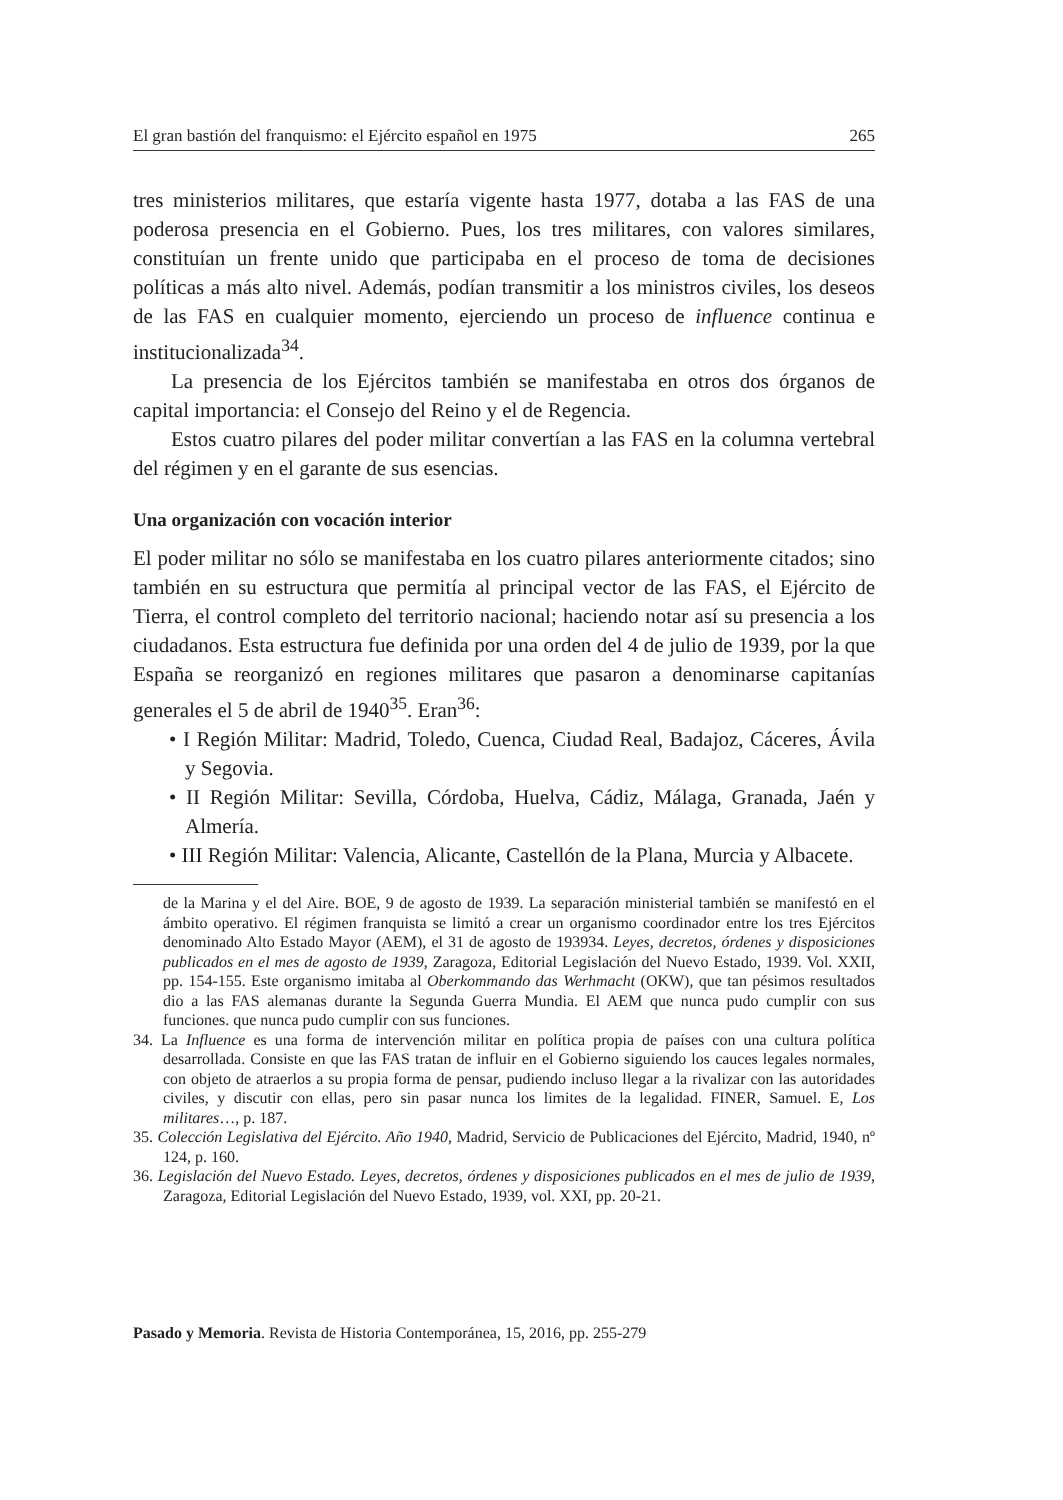El gran bastión del franquismo: el Ejército español en 1975 265
tres ministerios militares, que estaría vigente hasta 1977, dotaba a las FAS de una poderosa presencia en el Gobierno. Pues, los tres militares, con valores similares, constituían un frente unido que participaba en el proceso de toma de decisiones políticas a más alto nivel. Además, podían transmitir a los ministros civiles, los deseos de las FAS en cualquier momento, ejerciendo un proceso de influence continua e institucionalizada<sup>34</sup>.
La presencia de los Ejércitos también se manifestaba en otros dos órganos de capital importancia: el Consejo del Reino y el de Regencia.
Estos cuatro pilares del poder militar convertían a las FAS en la columna vertebral del régimen y en el garante de sus esencias.
Una organización con vocación interior
El poder militar no sólo se manifestaba en los cuatro pilares anteriormente citados; sino también en su estructura que permitía al principal vector de las FAS, el Ejército de Tierra, el control completo del territorio nacional; haciendo notar así su presencia a los ciudadanos. Esta estructura fue definida por una orden del 4 de julio de 1939, por la que España se reorganizó en regiones militares que pasaron a denominarse capitanías generales el 5 de abril de 1940<sup>35</sup>. Eran<sup>36</sup>:
• I Región Militar: Madrid, Toledo, Cuenca, Ciudad Real, Badajoz, Cáceres, Ávila y Segovia.
• II Región Militar: Sevilla, Córdoba, Huelva, Cádiz, Málaga, Granada, Jaén y Almería.
• III Región Militar: Valencia, Alicante, Castellón de la Plana, Murcia y Albacete.
de la Marina y el del Aire. BOE, 9 de agosto de 1939. La separación ministerial también se manifestó en el ámbito operativo. El régimen franquista se limitó a crear un organismo coordinador entre los tres Ejércitos denominado Alto Estado Mayor (AEM), el 31 de agosto de 193934. Leyes, decretos, órdenes y disposiciones publicados en el mes de agosto de 1939, Zaragoza, Editorial Legislación del Nuevo Estado, 1939. Vol. XXII, pp. 154-155. Este organismo imitaba al Oberkommando das Werhmacht (OKW), que tan pésimos resultados dio a las FAS alemanas durante la Segunda Guerra Mundia. El AEM que nunca pudo cumplir con sus funciones. que nunca pudo cumplir con sus funciones.
34. La Influence es una forma de intervención militar en política propia de países con una cultura política desarrollada. Consiste en que las FAS tratan de influir en el Gobierno siguiendo los cauces legales normales, con objeto de atraerlos a su propia forma de pensar, pudiendo incluso llegar a la rivalizar con las autoridades civiles, y discutir con ellas, pero sin pasar nunca los limites de la legalidad. FINER, Samuel. E, Los militares…, p. 187.
35. Colección Legislativa del Ejército. Año 1940, Madrid, Servicio de Publicaciones del Ejército, Madrid, 1940, nº 124, p. 160.
36. Legislación del Nuevo Estado. Leyes, decretos, órdenes y disposiciones publicados en el mes de julio de 1939, Zaragoza, Editorial Legislación del Nuevo Estado, 1939, vol. XXI, pp. 20-21.
Pasado y Memoria. Revista de Historia Contemporánea, 15, 2016, pp. 255-279